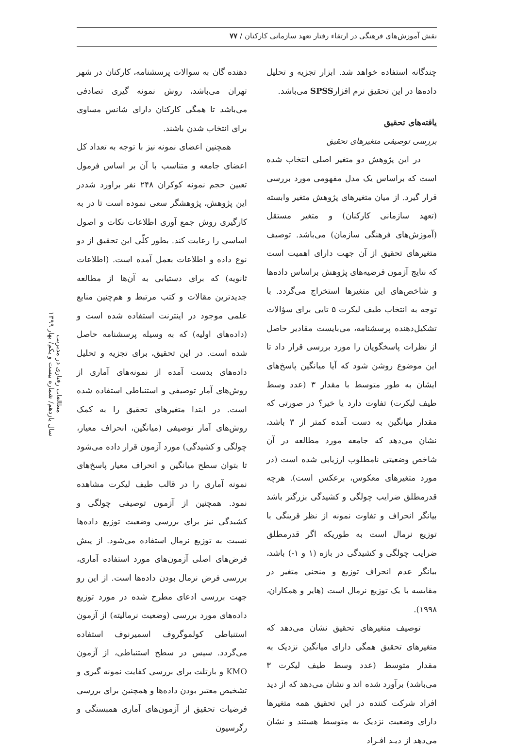نقش آموزش‌های فرهنگی در ارتقاء رفتار تعهد سازمانی کارکنان / ۷۷
مطالعات رفتاری در مدیریت
سال یازدهم/ شماره بیست و یکم/ بهار ۱۳۹۹
دهنده گان به سوالات پرسشنامه، کارکنان در شهر تهران می‌باشد، روش نمونه گیری تصادفی می‌باشد تا همگی کارکنان دارای شانس مساوی برای انتخاب شدن باشند.
همچنین اعضای نمونه نیز با توجه به تعداد کل اعضای جامعه و متناسب با آن بر اساس فرمول تعیین حجم نمونه کوکران ۲۴۸ نفر براورد شددر این پژوهش، پژوهشگر سعی نموده است تا در به کارگیری روش جمع آوری اطلاعات نکات و اصول اساسی را رعایت کند. بطور کلّی این تحقیق از دو نوع داده و اطلاعات بعمل آمده است. (اطلاعات ثانویه) که برای دستیابی به آن‌ها از مطالعه جدیدترین مقالات و کتب مرتبط و هم‌چنین منابع علمی موجود در اینترنت استفاده شده است و (داده‌های اولیه) که به وسیله پرسشنامه حاصل شده است. در این تحقیق، برای تجزیه و تحلیل داده‌های بدست آمده از نمونه‌های آماری از روش‌های آمار توصیفی و استنباطی استفاده شده است. در ابتدا متغیرهای تحقیق را به کمک روش‌های آمار توصیفی (میانگین، انحراف معیار، چولگی و کشیدگی) مورد آزمون قرار داده می‌شود تا بتوان سطح میانگین و انحراف معیار پاسخ‌های نمونه آماری را در قالب طیف لیکرت مشاهده نمود. همچنین از آزمون توصیفی چولگی و کشیدگی نیز برای بررسی وضعیت توزیع داده‌ها نسبت به توزیع نرمال استفاده می‌شود. از پیش فرض‌های اصلی آزمون‌های مورد استفاده آماری، بررسی فرض نرمال بودن داده‌ها است. از این رو جهت بررسی ادعای مطرح شده در مورد توزیع داده‌های مورد بررسی (وضعیت نرمالیته) از آزمون استنباطی کولموگروف اسمیرنوف استفاده می‌گردد. سپس در سطح استنباطی، از آزمون KMO و بارتلت برای بررسی کفایت نمونه گیری و تشخیص معتبر بودن داده‌ها و همچنین برای بررسی فرضیات تحقیق از آزمون‌های آماری همبستگی و رگرسیون
چندگانه استفاده خواهد شد. ابزار تجزیه و تحلیل داده‌ها در این تحقیق نرم افزارSPSS می‌باشد.
یافته‌های تحقیق
بررسی توصیفی متغیرهای تحقیق
در این پژوهش دو متغیر اصلی انتخاب شده است که براساس یک مدل مفهومی مورد بررسی قرار گیرد. از میان متغیرهای پژوهش متغیر وابسته (تعهد سازمانی کارکنان) و متغیر مستقل (آموزش‌های فرهنگی سازمان) می‌باشد. توصیف متغیرهای تحقیق از آن جهت دارای اهمیت است که نتایج آزمون فرضیه‌های پژوهش براساس داده‌ها و شاخص‌های این متغیرها استخراج می‌گردد. با توجه به انتخاب طیف لیکرت ۵ تایی برای سؤالات تشکیل‌دهنده پرسشنامه، می‌بایست مقادیر حاصل از نظرات پاسخگویان را مورد بررسی قرار داد تا این موضوع روشن شود که آیا میانگین پاسخ‌های ایشان به طور متوسط با مقدار ۳ (عدد وسط طیف لیکرت) تفاوت دارد یا خیر؟ در صورتی که مقدار میانگین به دست آمده کمتر از ۳ باشد، نشان می‌دهد که جامعه مورد مطالعه در آن شاخص وضعیتی نامطلوب ارزیابی شده است (در مورد متغیرهای معکوس، برعکس است). هرچه قدرمطلق ضرایب چولگی و کشیدگی بزرگتر باشد بیانگر انحراف و تفاوت نمونه از نظر قرینگی با توزیع نرمال است به طوریکه اگر قدرمطلق ضرایب چولگی و کشیدگی در بازه (۱ و ۱-) باشد، بیانگر عدم انحراف توزیع و منحنی متغیر در مقایسه با یک توزیع نرمال است (هایر و همکاران، ۱۹۹۸).
توصیف متغیرهای تحقیق نشان می‌دهد که متغیرهای تحقیق همگی دارای میانگین نزدیک به مقدار متوسط (عدد وسط طیف لیکرت ۳ می‌باشد) برآورد شده اند و نشان می‌دهد که از دید افراد شرکت کننده در این تحقیق همه متغیرها دارای وضعیت نزدیک به متوسط هستند و نشان می‌دهد از دیـد افـراد